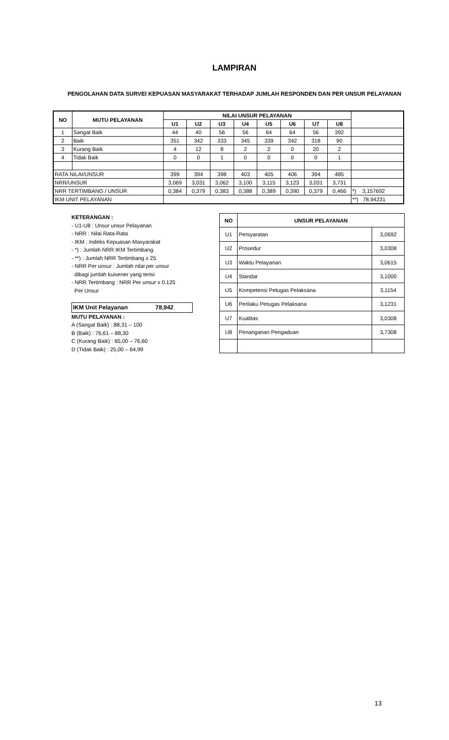LAMPIRAN
PENGOLAHAN DATA SURVEI KEPUASAN MASYARAKAT TERHADAP JUMLAH RESPONDEN DAN PER UNSUR PELAYANAN
| NO | MUTU PELAYANAN | NILAI UNSUR PELAYANAN | | | | | | | | |
| --- | --- | --- | --- | --- | --- | --- | --- | --- | --- | --- |
| | | U1 | U2 | U3 | U4 | U5 | U6 | U7 | U8 | |
| 1 | Sangat Baik | 44 | 40 | 56 | 56 | 64 | 64 | 56 | 392 | |
| 2 | Baik | 351 | 342 | 333 | 345 | 339 | 342 | 318 | 90 | |
| 3 | Kurang Baik | 4 | 12 | 8 | 2 | 2 | 0 | 20 | 2 | |
| 4 | Tidak Baik | 0 | 0 | 1 | 0 | 0 | 0 | 0 | 1 | |
| RATA NILAI/UNSUR | | 399 | 394 | 398 | 403 | 405 | 406 | 394 | 485 | |
| NRR/UNSUR | | 3,069 | 3,031 | 3,062 | 3,100 | 3,115 | 3,123 | 3,031 | 3,731 | |
| NRR TERTIMBANG / UNSUR | | 0,384 | 0,379 | 0,383 | 0,388 | 0,389 | 0,390 | 0,379 | 0,466 | *) 3,157692 |
| IKM UNIT PELAYANAN | | | | | | | | | | **) 78,94231 |
KETERANGAN :
- U1-U8 : Unsur unsur Pelayanan
- NRR : Nilai Rata-Rata
- IKM : Indeks Kepuasan Masyarakat
- *) : Jumlah NRR IKM Tertimbang
- **) : Jumlah NRR Tertimbang x 25
- NRR Per unsur : Jumlah nilai per unsur
dibagi jumlah kuisener yang terisi
- NRR Tertimbang : NRR Per unsur x 0.125
Per Unsur
IKM Unit Pelayanan 78,942
MUTU PELAYANAN :
A (Sangat Baik) : 88,31 – 100
B (Baik) : 76,61 – 88,30
C (Kurang Baik) : 65,00 – 76,60
D (Tidak Baik) : 25,00 – 64,99
| NO | UNSUR PELAYANAN | |
| --- | --- | --- |
| U1 | Persyaratan | 3,0692 |
| U2 | Prosedur | 3,0308 |
| U3 | Waktu Pelayanan | 3,0615 |
| U4 | Standar | 3,1000 |
| U5 | Kompetensi Petugas Pelaksana | 3,1154 |
| U6 | Perilaku Petugas Pelaksana | 3,1231 |
| U7 | Kualitas | 3,0308 |
| U8 | Penanganan Pengaduan | 3,7308 |
13